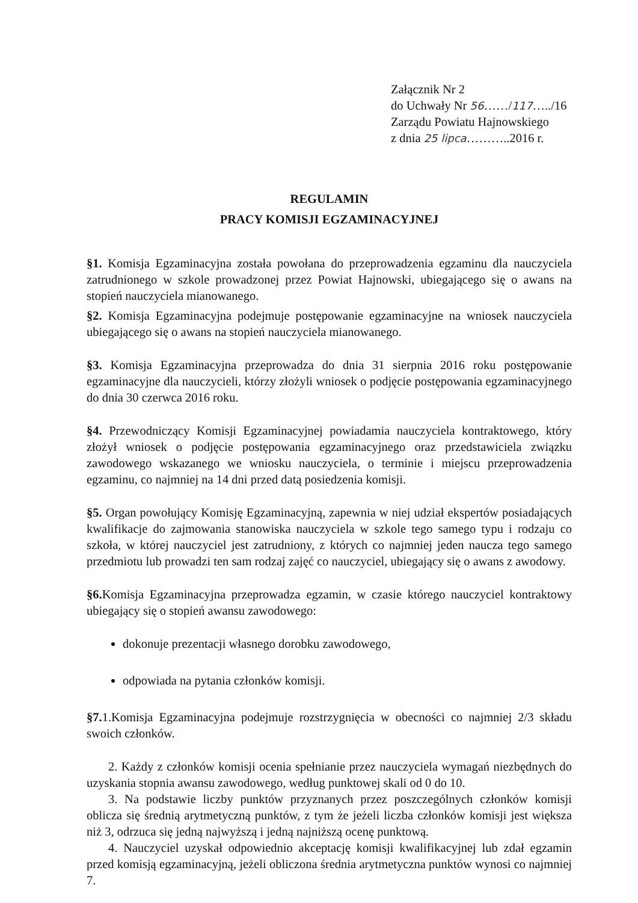Załącznik Nr 2
do Uchwały Nr 56……/117…../16
Zarządu Powiatu Hajnowskiego
z dnia 25 lipca………..2016 r.
REGULAMIN
PRACY KOMISJI EGZAMINACYJNEJ
§1. Komisja Egzaminacyjna została powołana do przeprowadzenia egzaminu dla nauczyciela zatrudnionego w szkole prowadzonej przez Powiat Hajnowski, ubiegającego się o awans na stopień nauczyciela mianowanego.
§2. Komisja Egzaminacyjna podejmuje postępowanie egzaminacyjne na wniosek nauczyciela ubiegającego się o awans na stopień nauczyciela mianowanego.
§3. Komisja Egzaminacyjna przeprowadza do dnia 31 sierpnia 2016 roku postępowanie egzaminacyjne dla nauczycieli, którzy złożyli wniosek o podjęcie postępowania egzaminacyjnego do dnia 30 czerwca 2016 roku.
§4. Przewodniczący Komisji Egzaminacyjnej powiadamia nauczyciela kontraktowego, który złożył wniosek o podjęcie postępowania egzaminacyjnego oraz przedstawiciela związku zawodowego wskazanego we wniosku nauczyciela, o terminie i miejscu przeprowadzenia egzaminu, co najmniej na 14 dni przed datą posiedzenia komisji.
§5. Organ powołujący Komisję Egzaminacyjną, zapewnia w niej udział ekspertów posiadających kwalifikacje do zajmowania stanowiska nauczyciela w szkole tego samego typu i rodzaju co szkoła, w której nauczyciel jest zatrudniony, z których co najmniej jeden naucza tego samego przedmiotu lub prowadzi ten sam rodzaj zajęć co nauczyciel, ubiegający się o awans z awodowy.
§6. Komisja Egzaminacyjna przeprowadza egzamin, w czasie którego nauczyciel kontraktowy ubiegający się o stopień awansu zawodowego:
dokonuje prezentacji własnego dorobku zawodowego,
odpowiada na pytania członków komisji.
§7. 1.Komisja Egzaminacyjna podejmuje rozstrzygnięcia w obecności co najmniej 2/3 składu swoich członków.
2. Każdy z członków komisji ocenia spełnianie przez nauczyciela wymagań niezbędnych do uzyskania stopnia awansu zawodowego, według punktowej skali od 0 do 10.
3. Na podstawie liczby punktów przyznanych przez poszczególnych członków komisji oblicza się średnią arytmetyczną punktów, z tym że jeżeli liczba członków komisji jest większa niż 3, odrzuca się jedną najwyższą i jedną najniższą ocenę punktową.
4. Nauczyciel uzyskał odpowiednio akceptację komisji kwalifikacyjnej lub zdał egzamin przed komisją egzaminacyjną, jeżeli obliczona średnia arytmetyczna punktów wynosi co najmniej 7.